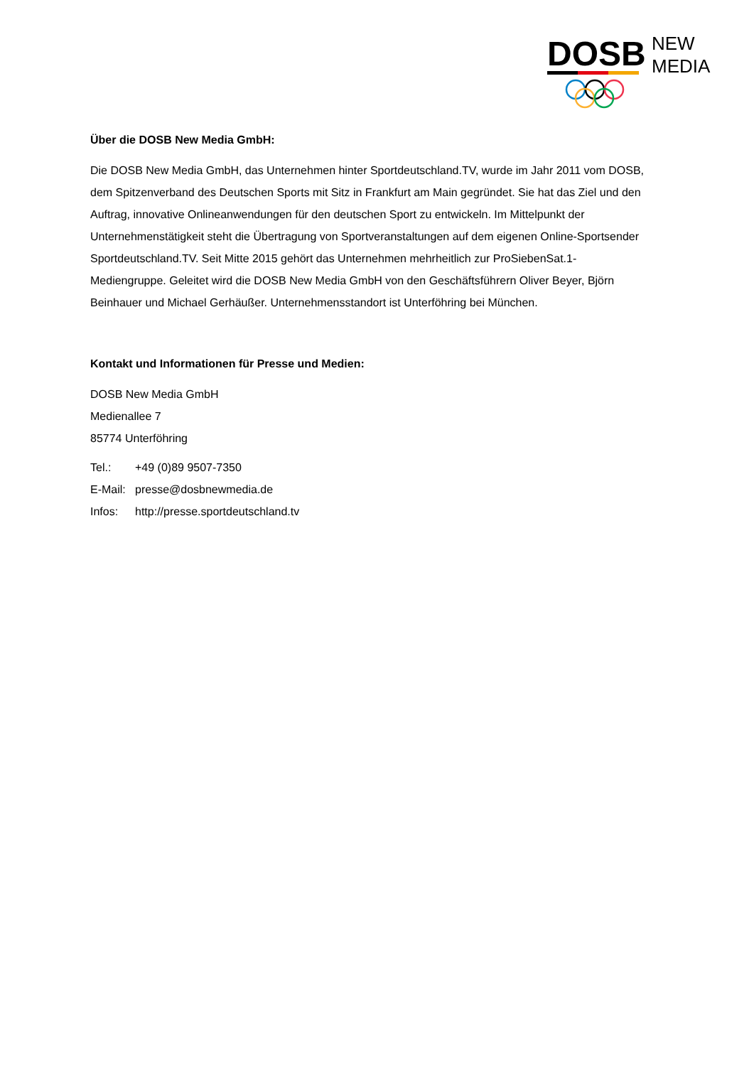DOSB
NEW
MEDIA
Über die DOSB New Media GmbH:
Die DOSB New Media GmbH, das Unternehmen hinter Sportdeutschland.TV, wurde im Jahr 2011 vom DOSB, dem Spitzenverband des Deutschen Sports mit Sitz in Frankfurt am Main gegründet. Sie hat das Ziel und den Auftrag, innovative Onlineanwendungen für den deutschen Sport zu entwickeln. Im Mittelpunkt der Unternehmenstätigkeit steht die Übertragung von Sportveranstaltungen auf dem eigenen Online-Sportsender Sportdeutschland.TV. Seit Mitte 2015 gehört das Unternehmen mehrheitlich zur ProSiebenSat.1-Mediengruppe. Geleitet wird die DOSB New Media GmbH von den Geschäftsführern Oliver Beyer, Björn Beinhauer und Michael Gerhäußer. Unternehmensstandort ist Unterföhring bei München.
Kontakt und Informationen für Presse und Medien:
DOSB New Media GmbH
Medienallee 7
85774 Unterföhring
| Tel.: | +49 (0)89 9507-7350 |
| E-Mail: | presse@dosbnewmedia.de |
| Infos: | http://presse.sportdeutschland.tv |